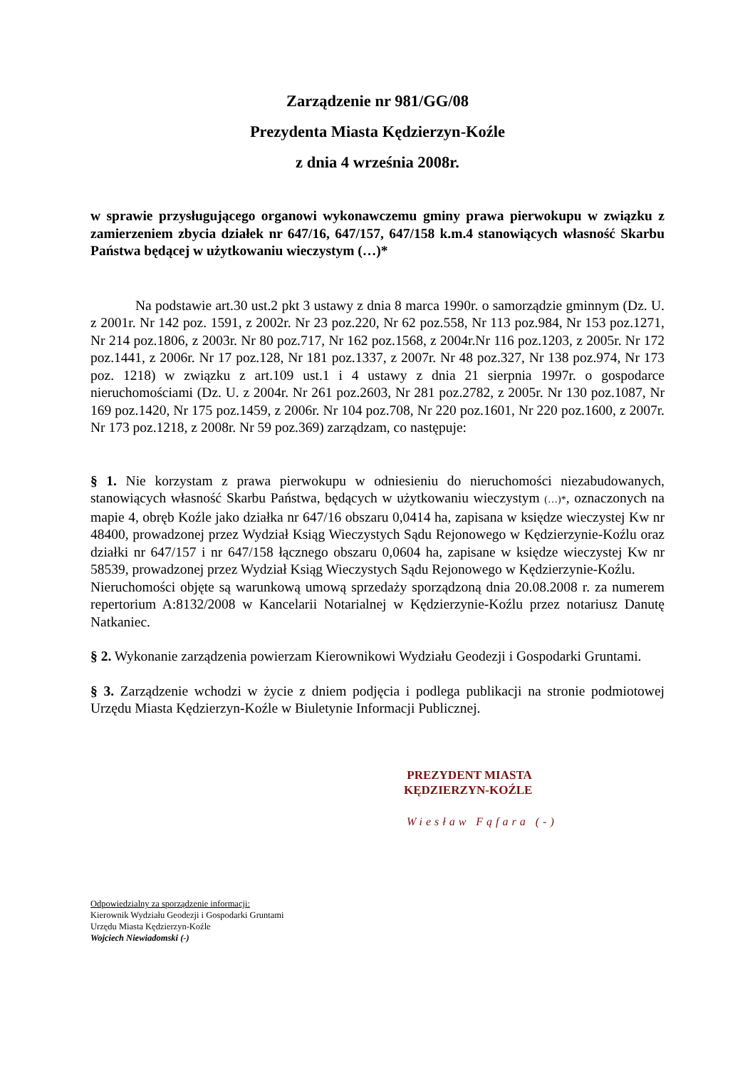Zarządzenie nr 981/GG/08
Prezydenta Miasta Kędzierzyn-Koźle
z dnia 4 września 2008r.
w sprawie przysługującego organowi wykonawczemu gminy prawa pierwokupu w związku z zamierzeniem zbycia działek nr 647/16, 647/157, 647/158 k.m.4 stanowiących własność Skarbu Państwa będącej w użytkowaniu wieczystym (…)*
Na podstawie art.30 ust.2 pkt 3 ustawy z dnia 8 marca 1990r. o samorządzie gminnym (Dz. U. z 2001r. Nr 142 poz. 1591, z 2002r. Nr 23 poz.220, Nr 62 poz.558, Nr 113 poz.984, Nr 153 poz.1271, Nr 214 poz.1806, z 2003r. Nr 80 poz.717, Nr 162 poz.1568, z 2004r.Nr 116 poz.1203, z 2005r. Nr 172 poz.1441, z 2006r. Nr 17 poz.128, Nr 181 poz.1337, z 2007r. Nr 48 poz.327, Nr 138 poz.974, Nr 173 poz. 1218) w związku z art.109 ust.1 i 4 ustawy z dnia 21 sierpnia 1997r. o gospodarce nieruchomościami (Dz. U. z 2004r. Nr 261 poz.2603, Nr 281 poz.2782, z 2005r. Nr 130 poz.1087, Nr 169 poz.1420, Nr 175 poz.1459, z 2006r. Nr 104 poz.708, Nr 220 poz.1601, Nr 220 poz.1600, z 2007r. Nr 173 poz.1218, z 2008r. Nr 59 poz.369) zarządzam, co następuje:
§ 1. Nie korzystam z prawa pierwokupu w odniesieniu do nieruchomości niezabudowanych, stanowiących własność Skarbu Państwa, będących w użytkowaniu wieczystym (…)*, oznaczonych na mapie 4, obręb Koźle jako działka nr 647/16 obszaru 0,0414 ha, zapisana w księdze wieczystej Kw nr 48400, prowadzonej przez Wydział Ksiąg Wieczystych Sądu Rejonowego w Kędzierzynie-Koźlu oraz działki nr 647/157 i nr 647/158 łącznego obszaru 0,0604 ha, zapisane w księdze wieczystej Kw nr 58539, prowadzonej przez Wydział Ksiąg Wieczystych Sądu Rejonowego w Kędzierzynie-Koźlu.
Nieruchomości objęte są warunkową umową sprzedaży sporządzoną dnia 20.08.2008 r. za numerem repertorium A:8132/2008 w Kancelarii Notarialnej w Kędzierzynie-Koźlu przez notariusz Danutę Natkaniec.
§ 2. Wykonanie zarządzenia powierzam Kierownikowi Wydziału Geodezji i Gospodarki Gruntami.
§ 3. Zarządzenie wchodzi w życie z dniem podjęcia i podlega publikacji na stronie podmiotowej Urzędu Miasta Kędzierzyn-Koźle w Biuletynie Informacji Publicznej.
PREZYDENT MIASTA
KĘDZIERZYN-KOŹLE
Wiesław Fąfara (-)
Odpowiedzialny za sporządzenie informacji:
Kierownik Wydziału Geodezji i Gospodarki Gruntami
Urzędu Miasta Kędzierzyn-Koźle
Wojciech Niewiadomski (-)